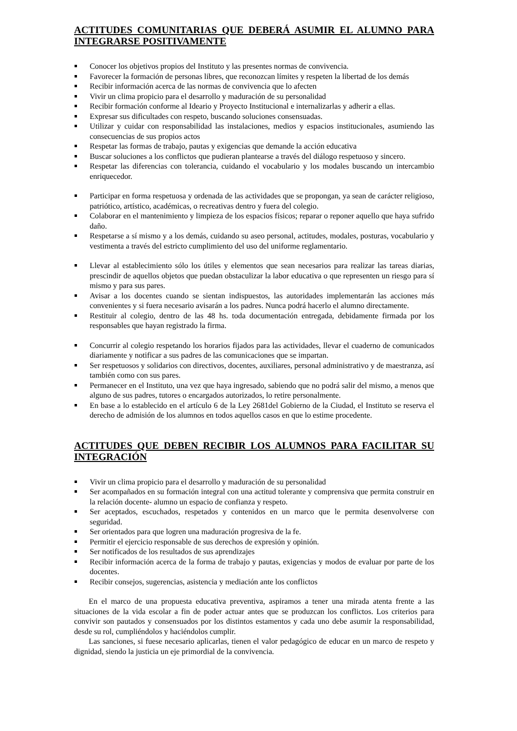ACTITUDES COMUNITARIAS QUE DEBERÁ ASUMIR EL ALUMNO PARA INTEGRARSE POSITIVAMENTE
Conocer los objetivos propios del Instituto y las presentes normas de convivencia.
Favorecer la formación de personas libres, que reconozcan límites y respeten la libertad de los demás
Recibir información acerca de las normas de convivencia que lo afecten
Vivir un clima propicio para el desarrollo y maduración de su personalidad
Recibir formación conforme al Ideario y Proyecto Institucional e internalizarlas y adherir a ellas.
Expresar sus dificultades con respeto, buscando soluciones consensuadas.
Utilizar y cuidar con responsabilidad las instalaciones, medios y espacios institucionales, asumiendo las consecuencias de sus propios actos
Respetar las formas de trabajo, pautas y exigencias que demande la acción educativa
Buscar soluciones a los conflictos que pudieran plantearse a través del diálogo respetuoso y sincero.
Respetar las diferencias con tolerancia, cuidando el vocabulario y los modales buscando un intercambio enriquecedor.
Participar en forma respetuosa y ordenada de las actividades que se propongan, ya sean de carácter religioso, patriótico, artístico, académicas, o recreativas dentro y fuera del colegio.
Colaborar en el mantenimiento y limpieza de los espacios físicos; reparar o reponer aquello que haya sufrido daño.
Respetarse a sí mismo y a los demás, cuidando su aseo personal, actitudes, modales, posturas, vocabulario y vestimenta a través del estricto cumplimiento del uso del uniforme reglamentario.
Llevar al establecimiento sólo los útiles y elementos que sean necesarios para realizar las tareas diarias, prescindir de aquellos objetos que puedan obstaculizar la labor educativa o que representen un riesgo para sí mismo y para sus pares.
Avisar a los docentes cuando se sientan indispuestos, las autoridades implementarán las acciones más convenientes y si fuera necesario avisarán a los padres. Nunca podrá hacerlo el alumno directamente.
Restituir al colegio, dentro de las 48 hs. toda documentación entregada, debidamente firmada por los responsables que hayan registrado la firma.
Concurrir al colegio respetando los horarios fijados para las actividades, llevar el cuaderno de comunicados diariamente y notificar a sus padres de las comunicaciones que se impartan.
Ser respetuosos y solidarios con directivos, docentes, auxiliares, personal administrativo y de maestranza, así también como con sus pares.
Permanecer en el Instituto, una vez que haya ingresado, sabiendo que no podrá salir del mismo, a menos que alguno de sus padres, tutores o encargados autorizados, lo retire personalmente.
En base a lo establecido en el artículo 6 de la Ley 2681del Gobierno de la Ciudad, el Instituto se reserva el derecho de admisión de los alumnos en todos aquellos casos en que lo estime procedente.
ACTITUDES QUE DEBEN RECIBIR LOS ALUMNOS PARA FACILITAR SU INTEGRACIÓN
Vivir un clima propicio para el desarrollo y maduración de su personalidad
Ser acompañados en su formación integral con una actitud tolerante y comprensiva que permita construir en la relación docente- alumno un espacio de confianza y respeto.
Ser aceptados, escuchados, respetados y contenidos en un marco que le permita desenvolverse con seguridad.
Ser orientados para que logren una maduración progresiva de la fe.
Permitir el ejercicio responsable de sus derechos de expresión y opinión.
Ser notificados de los resultados de sus aprendizajes
Recibir información acerca de la forma de trabajo y pautas, exigencias y modos de evaluar por parte de los docentes.
Recibir consejos, sugerencias, asistencia y mediación ante los conflictos
En el marco de una propuesta educativa preventiva, aspiramos a tener una mirada atenta frente a las situaciones de la vida escolar a fin de poder actuar antes que se produzcan los conflictos. Los criterios para convivir son pautados y consensuados por los distintos estamentos y cada uno debe asumir la responsabilidad, desde su rol, cumpliéndolos y haciéndolos cumplir.
Las sanciones, si fuese necesario aplicarlas, tienen el valor pedagógico de educar en un marco de respeto y dignidad, siendo la justicia un eje primordial de la convivencia.